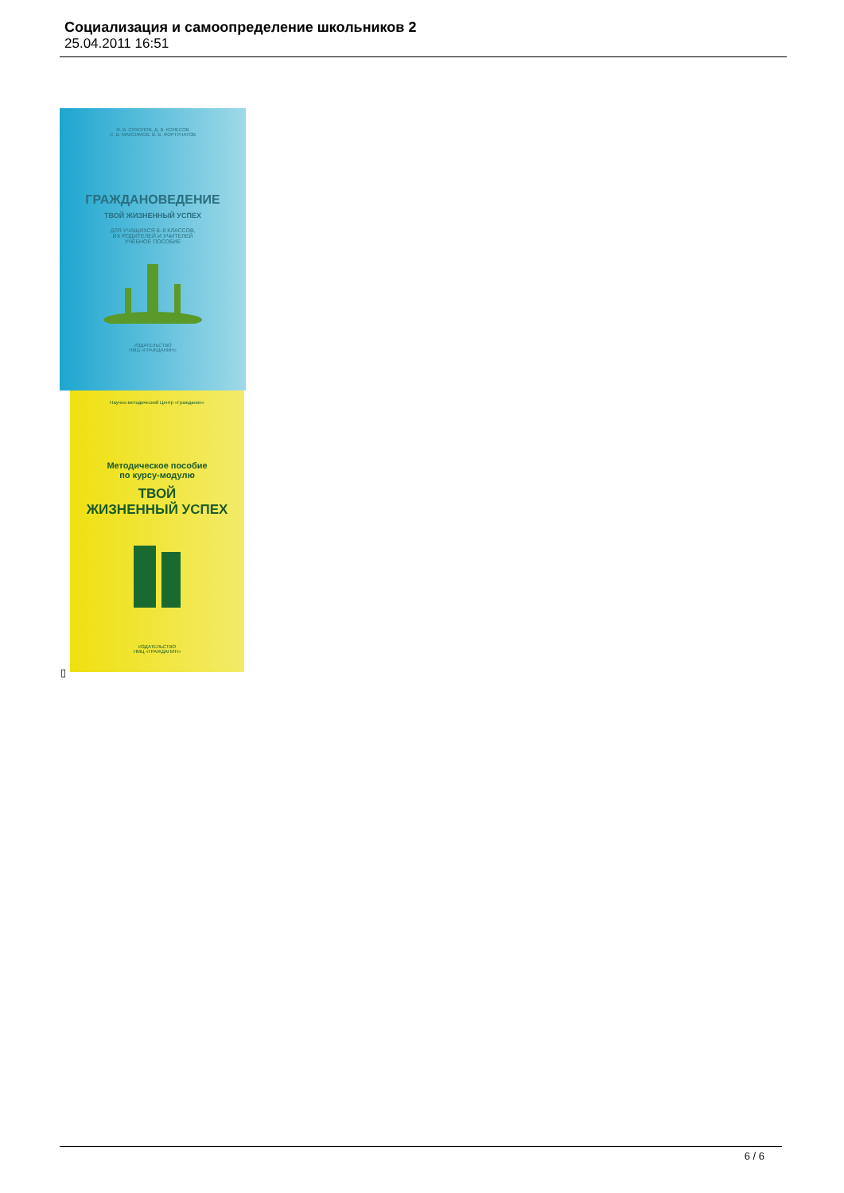Социализация и самоопределение школьников 2
25.04.2011 16:51
Я. В. СОКОЛОВ, Д. В. КОЛЕСОВ
С. В. МАКСИМОВ, В. В. ФОРТУНАТОВ
ГРАЖДАНОВЕДЕНИЕ
ТВОЙ ЖИЗНЕННЫЙ УСПЕХ
ДЛЯ УЧАЩИХСЯ 8–9 КЛАССОВ,
ИХ РОДИТЕЛЕЙ И УЧИТЕЛЕЙ
УЧЕБНОЕ ПОСОБИЕ
ИЗДАТЕЛЬСТВО
НМЦ «ГРАЖДАНИН»
Научно-методический Центр «Гражданин»
Методическое пособие
по курсу-модулю
ТВОЙ
ЖИЗНЕННЫЙ УСПЕХ
ИЗДАТЕЛЬСТВО
НМЦ «ГРАЖДАНИН»
▯
6 / 6